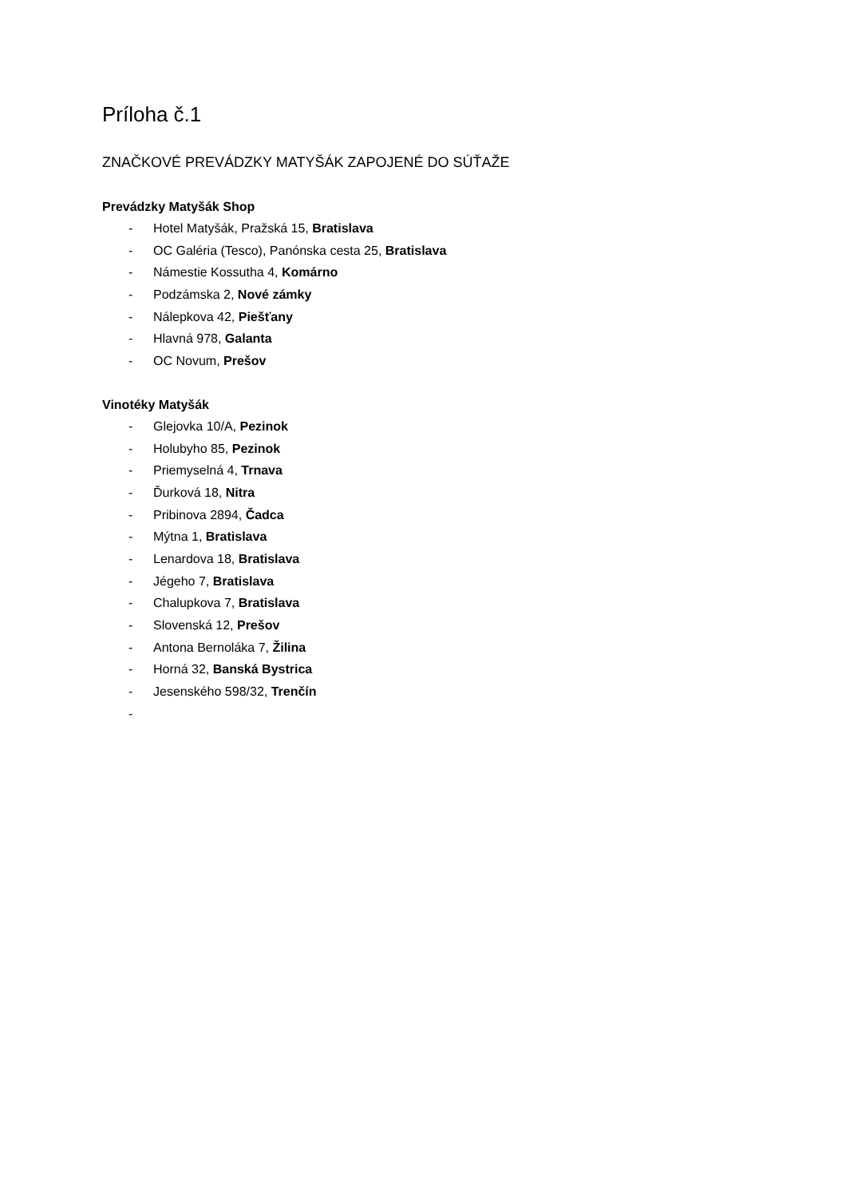Príloha č.1
ZNAČKOVÉ PREVÁDZKY MATYŠÁK ZAPOJENÉ DO SÚŤAŽE
Prevádzky Matyšák Shop
- Hotel Matyšák, Pražská 15, Bratislava
- OC Galéria (Tesco), Panónska cesta 25, Bratislava
- Námestie Kossutha 4, Komárno
- Podzámska 2, Nové zámky
- Nálepkova 42, Piešťany
- Hlavná 978, Galanta
- OC Novum, Prešov
Vinotéky Matyšák
- Glejovka 10/A, Pezinok
- Holubyho 85, Pezinok
- Priemyselná 4, Trnava
- Ďurková 18, Nitra
- Pribinova 2894, Čadca
- Mýtna 1, Bratislava
- Lenardova 18, Bratislava
- Jégeho 7, Bratislava
- Chalupkova 7, Bratislava
- Slovenská 12, Prešov
- Antona Bernoláka 7, Žilina
- Horná 32, Banská Bystrica
- Jesenského 598/32, Trenčín
-